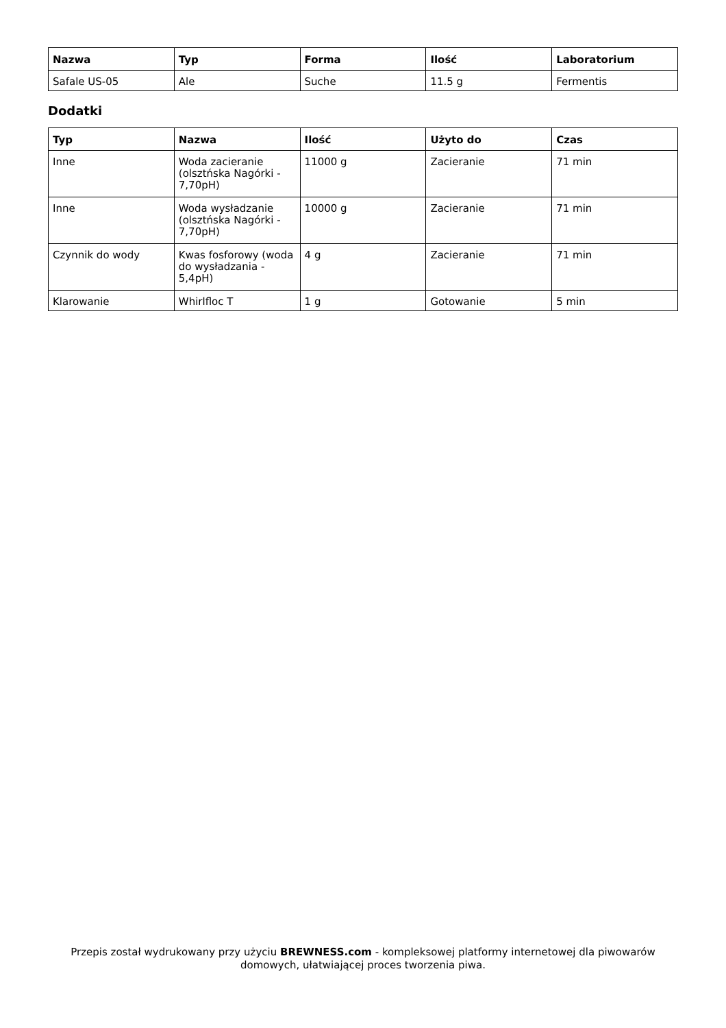| Nazwa | Typ | Forma | Ilość | Laboratorium |
| --- | --- | --- | --- | --- |
| Safale US-05 | Ale | Suche | 11.5 g | Fermentis |
Dodatki
| Typ | Nazwa | Ilość | Użyto do | Czas |
| --- | --- | --- | --- | --- |
| Inne | Woda zacieranie (olsztńska Nagórki - 7,70pH) | 11000 g | Zacieranie | 71 min |
| Inne | Woda wysładzanie (olsztńska Nagórki - 7,70pH) | 10000 g | Zacieranie | 71 min |
| Czynnik do wody | Kwas fosforowy (woda do wysładzania - 5,4pH) | 4 g | Zacieranie | 71 min |
| Klarowanie | Whirlfloc T | 1 g | Gotowanie | 5 min |
Przepis został wydrukowany przy użyciu BREWNESS.com - kompleksowej platformy internetowej dla piwowarów domowych, ułatwiającej proces tworzenia piwa.